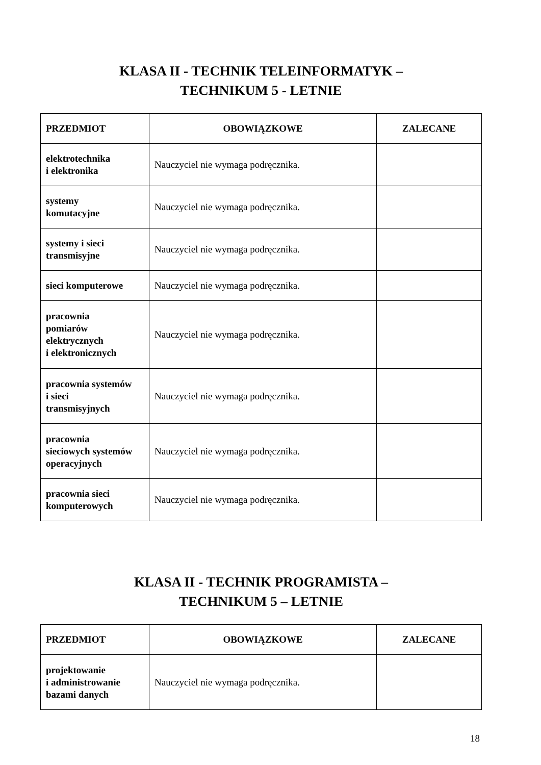KLASA II - TECHNIK TELEINFORMATYK –
TECHNIKUM 5 - LETNIE
| PRZEDMIOT | OBOWIĄZKOWE | ZALECANE |
| --- | --- | --- |
| elektrotechnika i elektronika | Nauczyciel nie wymaga podręcznika. | |
| systemy komutacyjne | Nauczyciel nie wymaga podręcznika. | |
| systemy i sieci transmisyjne | Nauczyciel nie wymaga podręcznika. | |
| sieci komputerowe | Nauczyciel nie wymaga podręcznika. | |
| pracownia pomiarów elektrycznych i elektronicznych | Nauczyciel nie wymaga podręcznika. | |
| pracownia systemów i sieci transmisyjnych | Nauczyciel nie wymaga podręcznika. | |
| pracownia sieciowych systemów operacyjnych | Nauczyciel nie wymaga podręcznika. | |
| pracownia sieci komputerowych | Nauczyciel nie wymaga podręcznika. | |
KLASA II - TECHNIK PROGRAMISTA –
TECHNIKUM 5 – LETNIE
| PRZEDMIOT | OBOWIĄZKOWE | ZALECANE |
| --- | --- | --- |
| projektowanie i administrowanie bazami danych | Nauczyciel nie wymaga podręcznika. | |
18